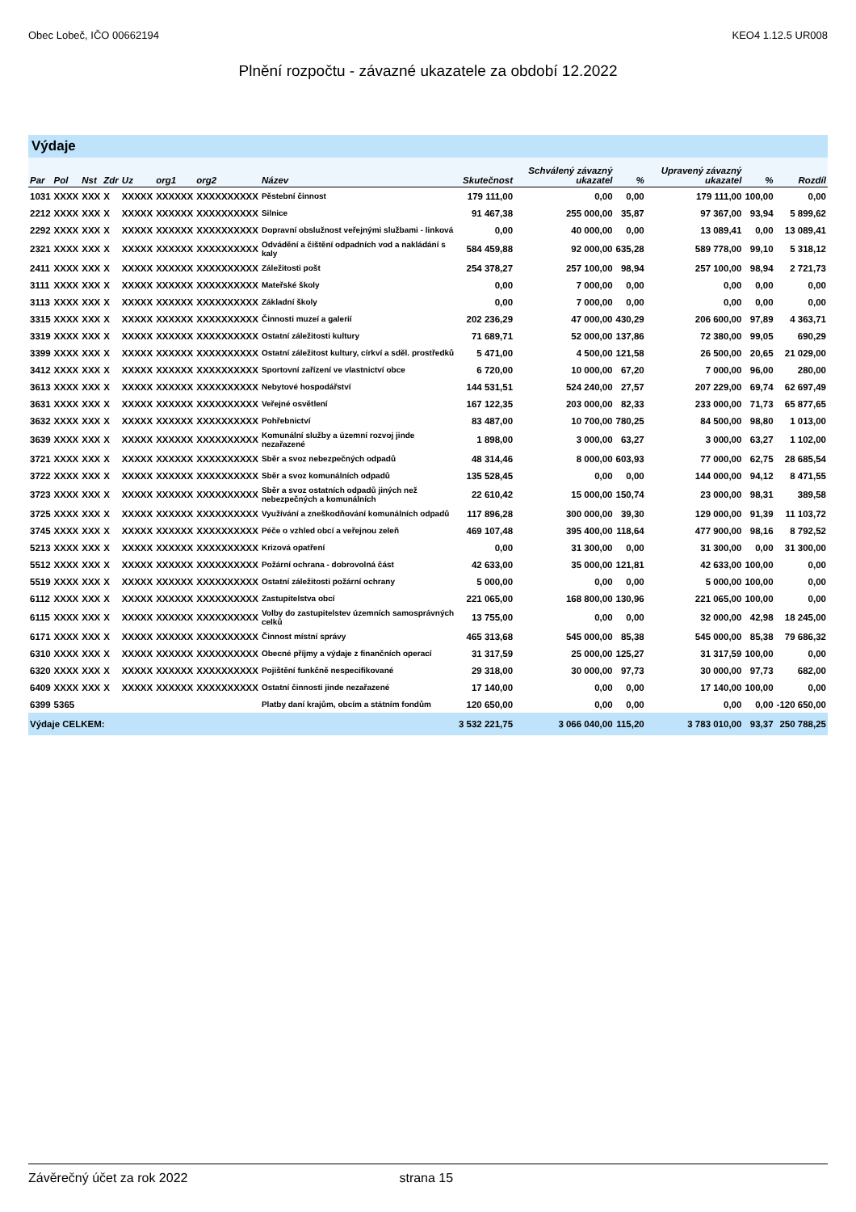Obec Lobeč, IČO 00662194 KEO4 1.12.5 UR008
Plnění rozpočtu - závazné ukazatele za období 12.2022
Výdaje
| Par | Pol | Nst | Zdr | Uz | org1 | org2 | Název | Skutečnost | Schválený závazný ukazatel | % | Upravený závazný ukazatel | % | Rozdíl |
| --- | --- | --- | --- | --- | --- | --- | --- | --- | --- | --- | --- | --- | --- |
| 1031 | XXXX | XXX | X | XXXXX | XXXXXX | XXXXXXXXXX | Pěstební činnost | 179 111,00 | 0,00 | 0,00 | 179 111,00 | 100,00 | 0,00 |
| 2212 | XXXX | XXX | X | XXXXX | XXXXXX | XXXXXXXXXX | Silnice | 91 467,38 | 255 000,00 | 35,87 | 97 367,00 | 93,94 | 5 899,62 |
| 2292 | XXXX | XXX | X | XXXXX | XXXXXX | XXXXXXXXXX | Dopravní obslužnost veřejnými službami - linková | 0,00 | 40 000,00 | 0,00 | 13 089,41 | 0,00 | 13 089,41 |
| 2321 | XXXX | XXX | X | XXXXX | XXXXXX | XXXXXXXXXX | Odvádění a čištění odpadních vod a nakládání s kaly | 584 459,88 | 92 000,00 | 635,28 | 589 778,00 | 99,10 | 5 318,12 |
| 2411 | XXXX | XXX | X | XXXXX | XXXXXX | XXXXXXXXXX | Záležitosti pošt | 254 378,27 | 257 100,00 | 98,94 | 257 100,00 | 98,94 | 2 721,73 |
| 3111 | XXXX | XXX | X | XXXXX | XXXXXX | XXXXXXXXXX | Mateřské školy | 0,00 | 7 000,00 | 0,00 | 0,00 | 0,00 | 0,00 |
| 3113 | XXXX | XXX | X | XXXXX | XXXXXX | XXXXXXXXXX | Základní školy | 0,00 | 7 000,00 | 0,00 | 0,00 | 0,00 | 0,00 |
| 3315 | XXXX | XXX | X | XXXXX | XXXXXX | XXXXXXXXXX | Činnosti muzeí a galerií | 202 236,29 | 47 000,00 | 430,29 | 206 600,00 | 97,89 | 4 363,71 |
| 3319 | XXXX | XXX | X | XXXXX | XXXXXX | XXXXXXXXXX | Ostatní záležitosti kultury | 71 689,71 | 52 000,00 | 137,86 | 72 380,00 | 99,05 | 690,29 |
| 3399 | XXXX | XXX | X | XXXXX | XXXXXX | XXXXXXXXXX | Ostatní záležitost kultury, církví a sděl. prostředků | 5 471,00 | 4 500,00 | 121,58 | 26 500,00 | 20,65 | 21 029,00 |
| 3412 | XXXX | XXX | X | XXXXX | XXXXXX | XXXXXXXXXX | Sportovní zařízení ve vlastnictví obce | 6 720,00 | 10 000,00 | 67,20 | 7 000,00 | 96,00 | 280,00 |
| 3613 | XXXX | XXX | X | XXXXX | XXXXXX | XXXXXXXXXX | Nebytové hospodářství | 144 531,51 | 524 240,00 | 27,57 | 207 229,00 | 69,74 | 62 697,49 |
| 3631 | XXXX | XXX | X | XXXXX | XXXXXX | XXXXXXXXXX | Veřejné osvětlení | 167 122,35 | 203 000,00 | 82,33 | 233 000,00 | 71,73 | 65 877,65 |
| 3632 | XXXX | XXX | X | XXXXX | XXXXXX | XXXXXXXXXX | Pohřebnictví | 83 487,00 | 10 700,00 | 780,25 | 84 500,00 | 98,80 | 1 013,00 |
| 3639 | XXXX | XXX | X | XXXXX | XXXXXX | XXXXXXXXXX | Komunální služby a územní rozvoj jinde nezařazené | 1 898,00 | 3 000,00 | 63,27 | 3 000,00 | 63,27 | 1 102,00 |
| 3721 | XXXX | XXX | X | XXXXX | XXXXXX | XXXXXXXXXX | Sběr a svoz nebezpečných odpadů | 48 314,46 | 8 000,00 | 603,93 | 77 000,00 | 62,75 | 28 685,54 |
| 3722 | XXXX | XXX | X | XXXXX | XXXXXX | XXXXXXXXXX | Sběr a svoz komunálních odpadů | 135 528,45 | 0,00 | 0,00 | 144 000,00 | 94,12 | 8 471,55 |
| 3723 | XXXX | XXX | X | XXXXX | XXXXXX | XXXXXXXXXX | Sběr a svoz ostatních odpadů jiných než nebezpečných a komunálních | 22 610,42 | 15 000,00 | 150,74 | 23 000,00 | 98,31 | 389,58 |
| 3725 | XXXX | XXX | X | XXXXX | XXXXXX | XXXXXXXXXX | Využívání a zneškodňování komunálních odpadů | 117 896,28 | 300 000,00 | 39,30 | 129 000,00 | 91,39 | 11 103,72 |
| 3745 | XXXX | XXX | X | XXXXX | XXXXXX | XXXXXXXXXX | Péče o vzhled obcí a veřejnou zeleň | 469 107,48 | 395 400,00 | 118,64 | 477 900,00 | 98,16 | 8 792,52 |
| 5213 | XXXX | XXX | X | XXXXX | XXXXXX | XXXXXXXXXX | Krizová opatření | 0,00 | 31 300,00 | 0,00 | 31 300,00 | 0,00 | 31 300,00 |
| 5512 | XXXX | XXX | X | XXXXX | XXXXXX | XXXXXXXXXX | Požární ochrana - dobrovolná část | 42 633,00 | 35 000,00 | 121,81 | 42 633,00 | 100,00 | 0,00 |
| 5519 | XXXX | XXX | X | XXXXX | XXXXXX | XXXXXXXXXX | Ostatní záležitosti požární ochrany | 5 000,00 | 0,00 | 0,00 | 5 000,00 | 100,00 | 0,00 |
| 6112 | XXXX | XXX | X | XXXXX | XXXXXX | XXXXXXXXXX | Zastupitelstva obcí | 221 065,00 | 168 800,00 | 130,96 | 221 065,00 | 100,00 | 0,00 |
| 6115 | XXXX | XXX | X | XXXXX | XXXXXX | XXXXXXXXXX | Volby do zastupitelstev územních samosprávných celků | 13 755,00 | 0,00 | 0,00 | 32 000,00 | 42,98 | 18 245,00 |
| 6171 | XXXX | XXX | X | XXXXX | XXXXXX | XXXXXXXXXX | Činnost místní správy | 465 313,68 | 545 000,00 | 85,38 | 545 000,00 | 85,38 | 79 686,32 |
| 6310 | XXXX | XXX | X | XXXXX | XXXXXX | XXXXXXXXXX | Obecné příjmy a výdaje z finančních operací | 31 317,59 | 25 000,00 | 125,27 | 31 317,59 | 100,00 | 0,00 |
| 6320 | XXXX | XXX | X | XXXXX | XXXXXX | XXXXXXXXXX | Pojištění funkčně nespecifikované | 29 318,00 | 30 000,00 | 97,73 | 30 000,00 | 97,73 | 682,00 |
| 6409 | XXXX | XXX | X | XXXXX | XXXXXX | XXXXXXXXXX | Ostatní činnosti jinde nezařazené | 17 140,00 | 0,00 | 0,00 | 17 140,00 | 100,00 | 0,00 |
| 6399 | 5365 | | | | | | Platby daní krajům, obcím a státním fondům | 120 650,00 | 0,00 | 0,00 | 0,00 | 0,00 | -120 650,00 |
| Výdaje CELKEM: | | | | | | | | 3 532 221,75 | 3 066 040,00 | 115,20 | 3 783 010,00 | 93,37 | 250 788,25 |
Závěrečný účet za rok 2022 strana 15